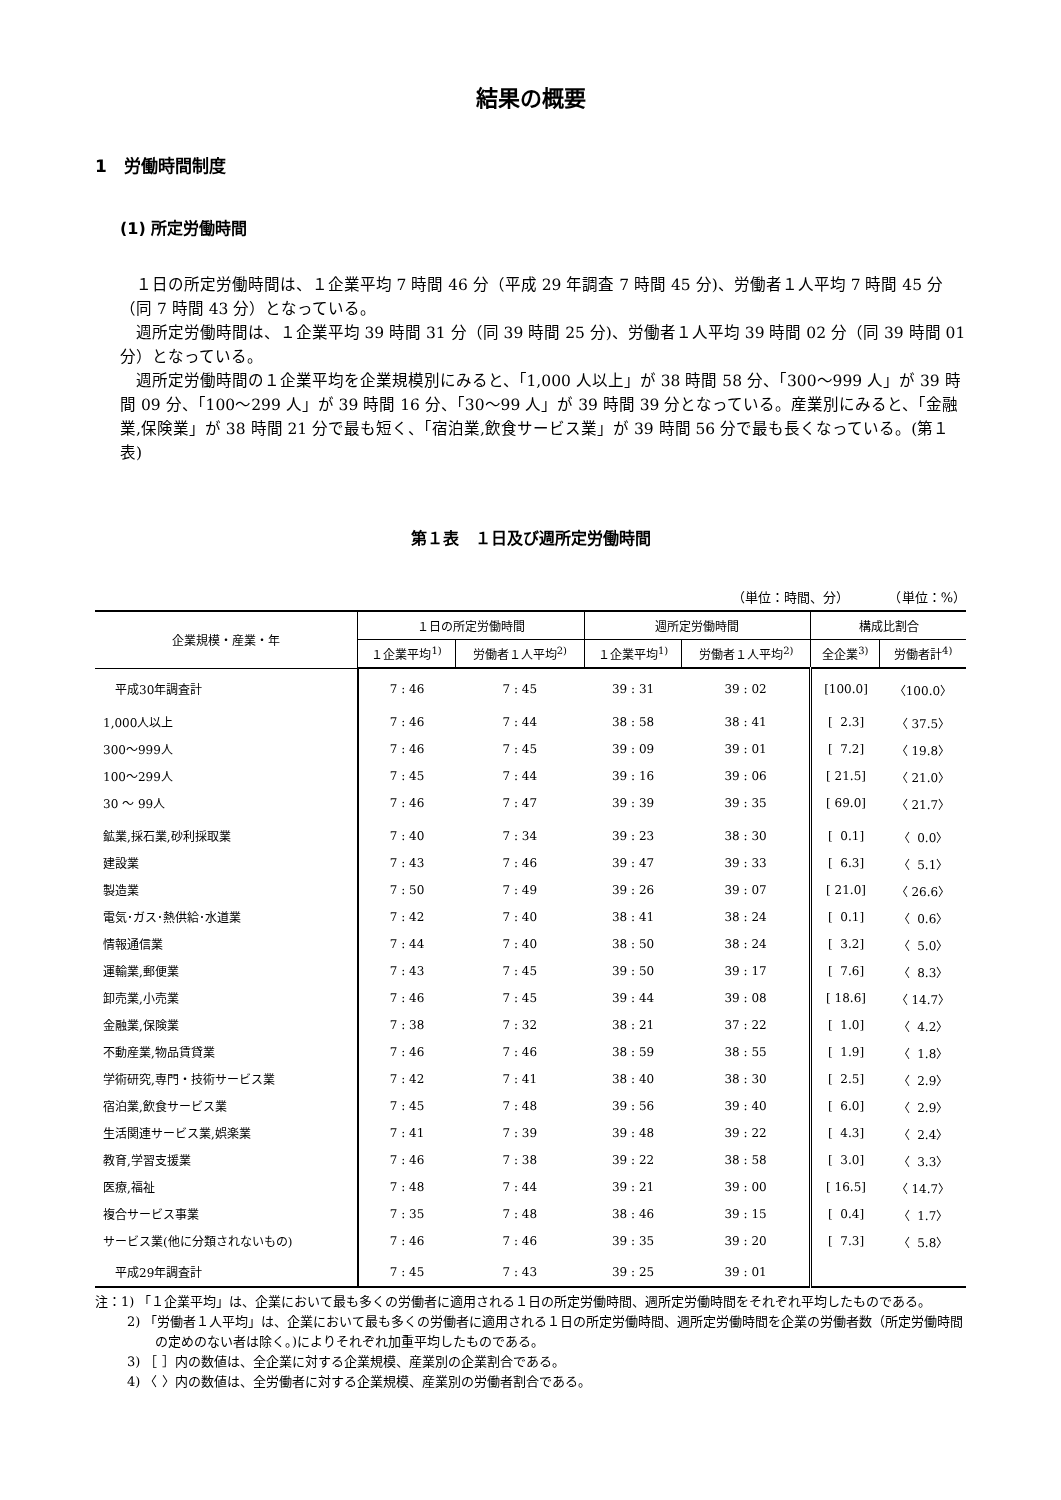結果の概要
1　労働時間制度
(1) 所定労働時間
１日の所定労働時間は、１企業平均 7 時間 46 分（平成 29 年調査 7 時間 45 分)、労働者１人平均 7 時間 45 分（同 7 時間 43 分）となっている。
週所定労働時間は、１企業平均 39 時間 31 分（同 39 時間 25 分)、労働者１人平均 39 時間 02 分（同 39 時間 01 分）となっている。
週所定労働時間の１企業平均を企業規模別にみると、「1,000 人以上」が 38 時間 58 分、「300～999 人」が 39 時間 09 分、「100～299 人」が 39 時間 16 分、「30～99 人」が 39 時間 39 分となっている。産業別にみると、「金融業,保険業」が 38 時間 21 分で最も短く、「宿泊業,飲食サービス業」が 39 時間 56 分で最も長くなっている。(第１表)
第１表　１日及び週所定労働時間
（単位：時間、分）　　　　（単位：%）
| 企業規模・産業・年 | １日の所定労働時間 | | 週所定労働時間 | | 構成比割合 | |
| --- | --- | --- | --- | --- | --- | --- |
| | １企業平均<sup>1)</sup> | 労働者１人平均<sup>2)</sup> | １企業平均<sup>1)</sup> | 労働者１人平均<sup>2)</sup> | 全企業<sup>3)</sup> | 労働者計<sup>4)</sup> |
| 平成30年調査計 | 7 : 46 | 7 : 45 | 39 : 31 | 39 : 02 | [100.0] | 〈100.0〉 |
| 1,000人以上 | 7 : 46 | 7 : 44 | 38 : 58 | 38 : 41 | [ 2.3] | 〈 37.5〉 |
| 300～999人 | 7 : 46 | 7 : 45 | 39 : 09 | 39 : 01 | [ 7.2] | 〈 19.8〉 |
| 100～299人 | 7 : 45 | 7 : 44 | 39 : 16 | 39 : 06 | [ 21.5] | 〈 21.0〉 |
| 30 ～ 99人 | 7 : 46 | 7 : 47 | 39 : 39 | 39 : 35 | [ 69.0] | 〈 21.7〉 |
| 鉱業,採石業,砂利採取業 | 7 : 40 | 7 : 34 | 39 : 23 | 38 : 30 | [ 0.1] | 〈 0.0〉 |
| 建設業 | 7 : 43 | 7 : 46 | 39 : 47 | 39 : 33 | [ 6.3] | 〈 5.1〉 |
| 製造業 | 7 : 50 | 7 : 49 | 39 : 26 | 39 : 07 | [ 21.0] | 〈 26.6〉 |
| 電気･ガス･熱供給･水道業 | 7 : 42 | 7 : 40 | 38 : 41 | 38 : 24 | [ 0.1] | 〈 0.6〉 |
| 情報通信業 | 7 : 44 | 7 : 40 | 38 : 50 | 38 : 24 | [ 3.2] | 〈 5.0〉 |
| 運輸業,郵便業 | 7 : 43 | 7 : 45 | 39 : 50 | 39 : 17 | [ 7.6] | 〈 8.3〉 |
| 卸売業,小売業 | 7 : 46 | 7 : 45 | 39 : 44 | 39 : 08 | [ 18.6] | 〈 14.7〉 |
| 金融業,保険業 | 7 : 38 | 7 : 32 | 38 : 21 | 37 : 22 | [ 1.0] | 〈 4.2〉 |
| 不動産業,物品賃貸業 | 7 : 46 | 7 : 46 | 38 : 59 | 38 : 55 | [ 1.9] | 〈 1.8〉 |
| 学術研究,専門・技術サービス業 | 7 : 42 | 7 : 41 | 38 : 40 | 38 : 30 | [ 2.5] | 〈 2.9〉 |
| 宿泊業,飲食サービス業 | 7 : 45 | 7 : 48 | 39 : 56 | 39 : 40 | [ 6.0] | 〈 2.9〉 |
| 生活関連サービス業,娯楽業 | 7 : 41 | 7 : 39 | 39 : 48 | 39 : 22 | [ 4.3] | 〈 2.4〉 |
| 教育,学習支援業 | 7 : 46 | 7 : 38 | 39 : 22 | 38 : 58 | [ 3.0] | 〈 3.3〉 |
| 医療,福祉 | 7 : 48 | 7 : 44 | 39 : 21 | 39 : 00 | [ 16.5] | 〈 14.7〉 |
| 複合サービス事業 | 7 : 35 | 7 : 48 | 38 : 46 | 39 : 15 | [ 0.4] | 〈 1.7〉 |
| サービス業(他に分類されないもの) | 7 : 46 | 7 : 46 | 39 : 35 | 39 : 20 | [ 7.3] | 〈 5.8〉 |
| 平成29年調査計 | 7 : 45 | 7 : 43 | 39 : 25 | 39 : 01 | | |
注：1) 「１企業平均」は、企業において最も多くの労働者に適用される１日の所定労働時間、週所定労働時間をそれぞれ平均したものである。
2) 「労働者１人平均」は、企業において最も多くの労働者に適用される１日の所定労働時間、週所定労働時間を企業の労働者数（所定労働時間の定めのない者は除く。)によりそれぞれ加重平均したものである。
3) ［ ］内の数値は、全企業に対する企業規模、産業別の企業割合である。
4) 〈 〉内の数値は、全労働者に対する企業規模、産業別の労働者割合である。